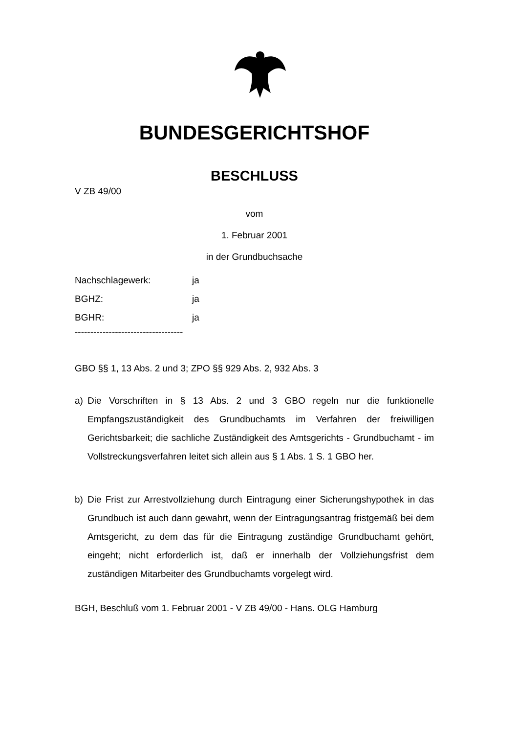BUNDESGERICHTSHOF
BESCHLUSS
V ZB 49/00
vom
1. Februar 2001
in der Grundbuchsache
Nachschlagewerk: ja
BGHZ: ja
BGHR: ja
-----------------------------------
GBO §§ 1, 13 Abs. 2 und 3; ZPO §§ 929 Abs. 2, 932 Abs. 3
a) Die Vorschriften in § 13 Abs. 2 und 3 GBO regeln nur die funktionelle Empfangszuständigkeit des Grundbuchamts im Verfahren der freiwilligen Gerichtsbarkeit; die sachliche Zuständigkeit des Amtsgerichts - Grundbuchamt - im Vollstreckungsverfahren leitet sich allein aus § 1 Abs. 1 S. 1 GBO her.
b) Die Frist zur Arrestvollziehung durch Eintragung einer Sicherungshypothek in das Grundbuch ist auch dann gewahrt, wenn der Eintragungsantrag fristgemäß bei dem Amtsgericht, zu dem das für die Eintragung zuständige Grundbuchamt gehört, eingeht; nicht erforderlich ist, daß er innerhalb der Vollziehungsfrist dem zuständigen Mitarbeiter des Grundbuchamts vorgelegt wird.
BGH, Beschluß vom 1. Februar 2001 - V ZB 49/00 - Hans. OLG Hamburg